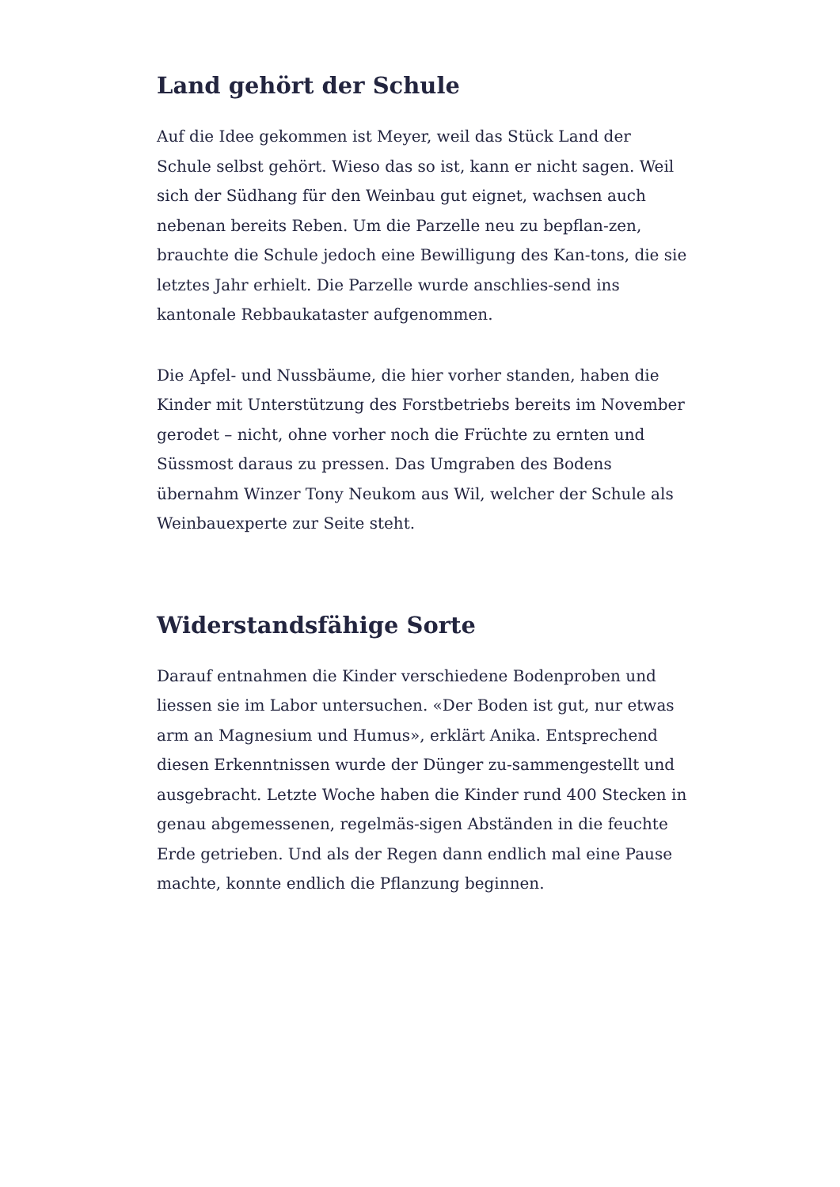Land gehört der Schule
Auf die Idee gekommen ist Meyer, weil das Stück Land der Schule selbst gehört. Wieso das so ist, kann er nicht sagen. Weil sich der Südhang für den Weinbau gut eignet, wachsen auch nebenan bereits Reben. Um die Parzelle neu zu bepflan-zen, brauchte die Schule jedoch eine Bewilligung des Kan-tons, die sie letztes Jahr erhielt. Die Parzelle wurde anschlies-send ins kantonale Rebbaukataster aufgenommen.
Die Apfel- und Nussbäume, die hier vorher standen, haben die Kinder mit Unterstützung des Forstbetriebs bereits im November gerodet – nicht, ohne vorher noch die Früchte zu ernten und Süssmost daraus zu pressen. Das Umgraben des Bodens übernahm Winzer Tony Neukom aus Wil, welcher der Schule als Weinbauexperte zur Seite steht.
Widerstandsfähige Sorte
Darauf entnahmen die Kinder verschiedene Bodenproben und liessen sie im Labor untersuchen. «Der Boden ist gut, nur etwas arm an Magnesium und Humus», erklärt Anika. Entsprechend diesen Erkenntnissen wurde der Dünger zu-sammengestellt und ausgebracht. Letzte Woche haben die Kinder rund 400 Stecken in genau abgemessenen, regelmäs-sigen Abständen in die feuchte Erde getrieben. Und als der Regen dann endlich mal eine Pause machte, konnte endlich die Pflanzung beginnen.